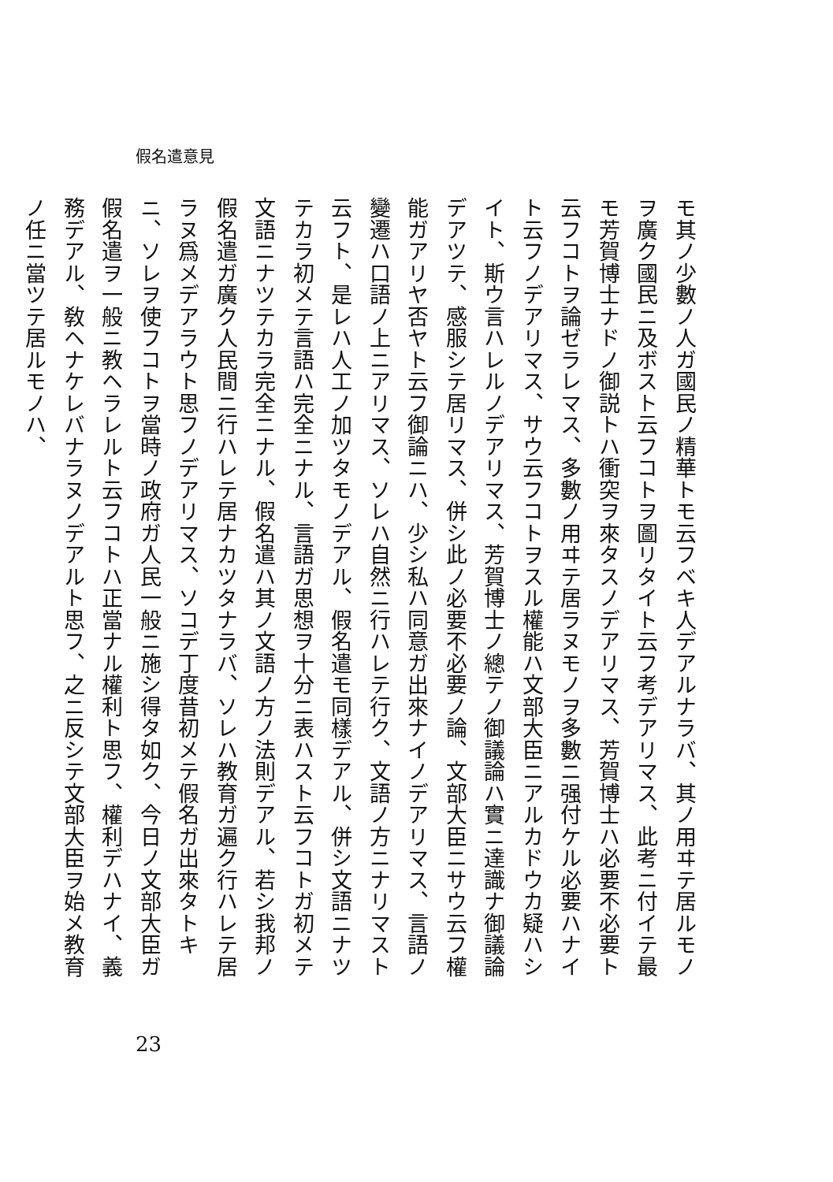假名遣意見
モ其ノ少數ノ人ガ國民ノ精華トモ云フベキ人デアルナラバ、其ノ用ヰテ居ルモノヲ廣ク國民ニ及ボスト云フコトヲ圖リタイト云フ考デアリマス、此考ニ付イテ最モ芳賀博士ナドノ御説トハ衝突ヲ來タスノデアリマス、芳賀博士ハ必要不必要ト云フコトヲ論ゼラレマス、多數ノ用ヰテ居ラヌモノヲ多數ニ强付ケル必要ハナイト云フノデアリマス、サウ云フコトヲスル權能ハ文部大臣ニアルカドウカ疑ハシイト、斯ウ言ハレルノデアリマス、芳賀博士ノ總テノ御議論ハ實ニ達識ナ御議論デアツテ、感服シテ居リマス、併シ此ノ必要不必要ノ論、文部大臣ニサウ云フ權能ガアリヤ否ヤト云フ御論ニハ、少シ私ハ同意ガ出來ナイノデアリマス、言語ノ變遷ハ口語ノ上ニアリマス、ソレハ自然ニ行ハレテ行ク、文語ノ方ニナリマスト云フト、是レハ人工ノ加ツタモノデアル、假名遣モ同樣デアル、併シ文語ニナツテカラ初メテ言語ハ完全ニナル、言語ガ思想ヲ十分ニ表ハスト云フコトガ初メテ文語ニナツテカラ完全ニナル、假名遣ハ其ノ文語ノ方ノ法則デアル、若シ我邦ノ假名遣ガ廣ク人民間ニ行ハレテ居ナカツタナラバ、ソレハ教育ガ遍ク行ハレテ居ラヌ爲メデアラウト思フノデアリマス、ソコデ丁度昔初メテ假名ガ出來タトキニ、ソレヲ使フコトヲ當時ノ政府ガ人民一般ニ施シ得タ如ク、今日ノ文部大臣ガ假名遣ヲ一般ニ教ヘラレルト云フコトハ正當ナル權利ト思フ、權利デハナイ、義務デアル、敎ヘナケレバナラヌノデアルト思フ、之ニ反シテ文部大臣ヲ始メ教育ノ任ニ當ツテ居ルモノハ、
23